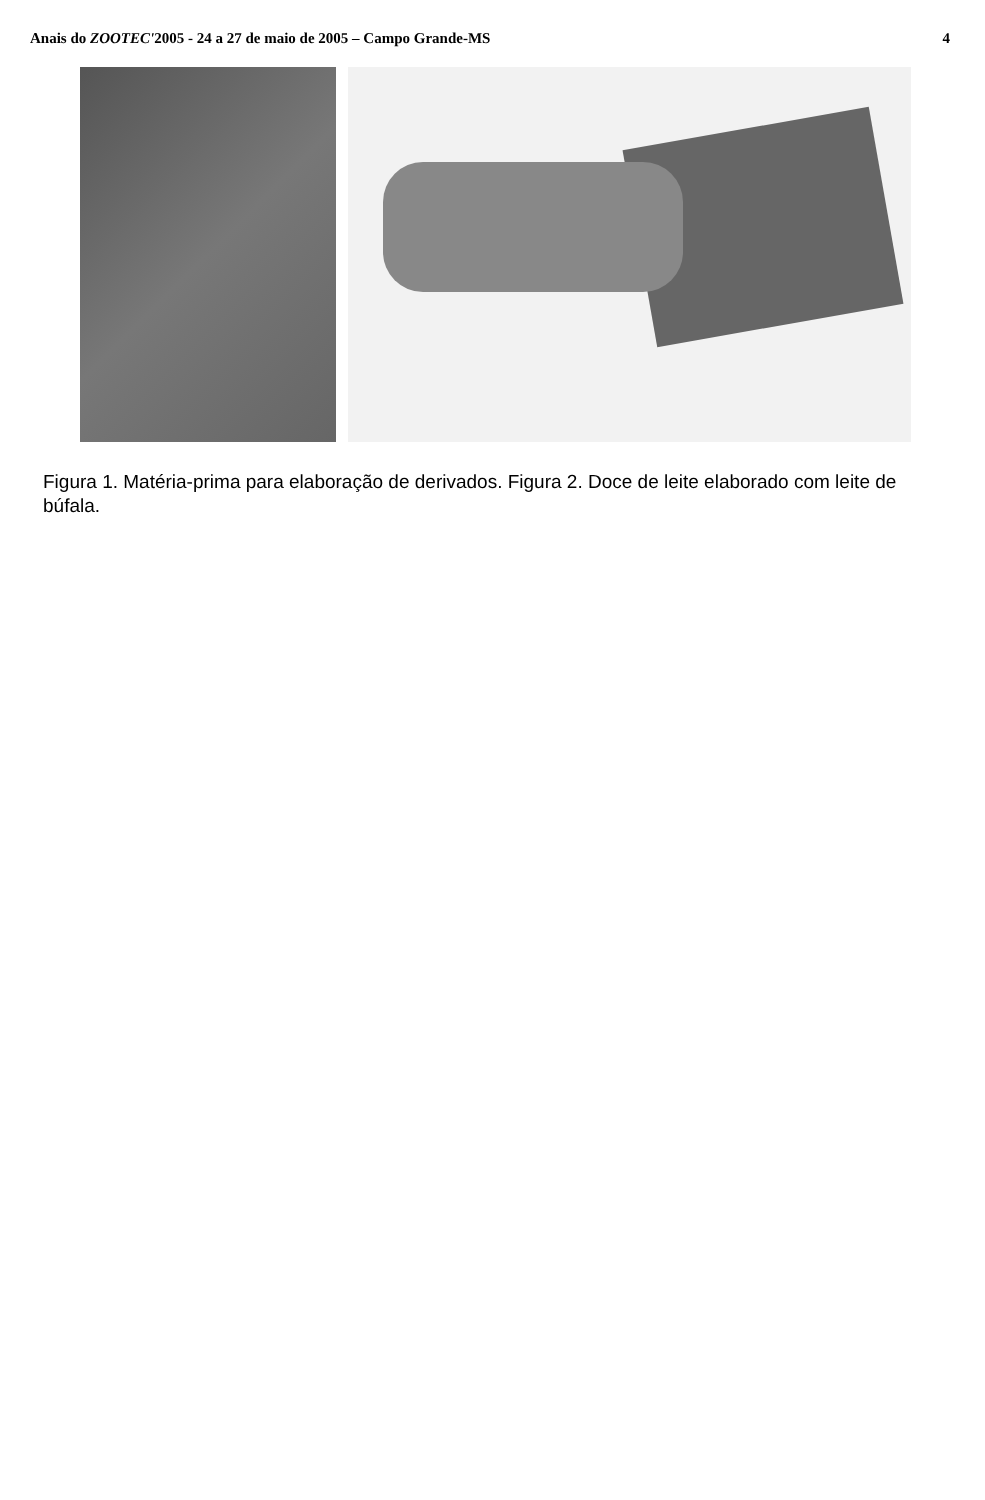Anais do ZOOTEC'2005 - 24 a 27 de maio de 2005 – Campo Grande-MS 4
Figura 1. Matéria-prima para elaboração de derivados. Figura 2. Doce de leite elaborado com leite de búfala.